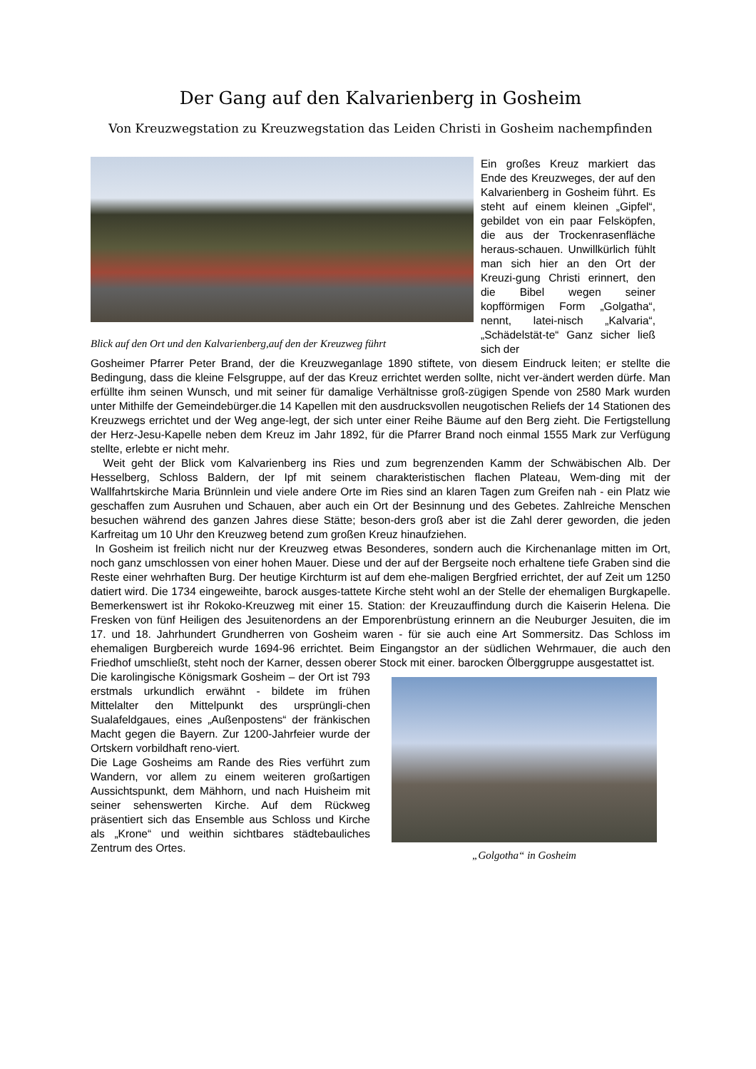Der Gang auf den Kalvarienberg in Gosheim
Von Kreuzwegstation zu Kreuzwegstation das Leiden Christi in Gosheim nachempfinden
Blick auf den Ort und den Kalvarienberg,auf den der Kreuzweg führt
Ein großes Kreuz markiert das Ende des Kreuzweges, der auf den Kalvarienberg in Gosheim führt. Es steht auf einem kleinen „Gipfel“, gebildet von ein paar Felsköpfen, die aus der Trockenrasenfläche heraus-schauen. Unwillkürlich fühlt man sich hier an den Ort der Kreuzi-gung Christi erinnert, den die Bibel wegen seiner kopfförmigen Form „Golgatha“, nennt, latei-nisch „Kalvaria“, „Schädelstät-te“ Ganz sicher ließ sich der
Gosheimer Pfarrer Peter Brand, der die Kreuzweganlage 1890 stiftete, von diesem Eindruck leiten; er stellte die Bedingung, dass die kleine Felsgruppe, auf der das Kreuz errichtet werden sollte, nicht ver-ändert werden dürfe. Man erfüllte ihm seinen Wunsch, und mit seiner für damalige Verhältnisse groß-zügigen Spende von 2580 Mark wurden unter Mithilfe der Gemeindebürger.die 14 Kapellen mit den ausdrucksvollen neugotischen Reliefs der 14 Stationen des Kreuzwegs errichtet und der Weg ange-legt, der sich unter einer Reihe Bäume auf den Berg zieht. Die Fertigstellung der Herz-Jesu-Kapelle neben dem Kreuz im Jahr 1892, für die Pfarrer Brand noch einmal 1555 Mark zur Verfügung stellte, erlebte er nicht mehr.
Weit geht der Blick vom Kalvarienberg ins Ries und zum begrenzenden Kamm der Schwäbischen Alb. Der Hesselberg, Schloss Baldern, der Ipf mit seinem charakteristischen flachen Plateau, Wem-ding mit der Wallfahrtskirche Maria Brünnlein und viele andere Orte im Ries sind an klaren Tagen zum Greifen nah - ein Platz wie geschaffen zum Ausruhen und Schauen, aber auch ein Ort der Besinnung und des Gebetes. Zahlreiche Menschen besuchen während des ganzen Jahres diese Stätte; beson-ders groß aber ist die Zahl derer geworden, die jeden Karfreitag um 10 Uhr den Kreuzweg betend zum großen Kreuz hinaufziehen.
In Gosheim ist freilich nicht nur der Kreuzweg etwas Besonderes, sondern auch die Kirchenanlage mitten im Ort, noch ganz umschlossen von einer hohen Mauer. Diese und der auf der Bergseite noch erhaltene tiefe Graben sind die Reste einer wehrhaften Burg. Der heutige Kirchturm ist auf dem ehe-maligen Bergfried errichtet, der auf Zeit um 1250 datiert wird. Die 1734 eingeweihte, barock ausges-tattete Kirche steht wohl an der Stelle der ehemaligen Burgkapelle. Bemerkenswert ist ihr Rokoko-Kreuzweg mit einer 15. Station: der Kreuzauffindung durch die Kaiserin Helena. Die Fresken von fünf Heiligen des Jesuitenordens an der Emporenbrüstung erinnern an die Neuburger Jesuiten, die im 17. und 18. Jahrhundert Grundherren von Gosheim waren - für sie auch eine Art Sommersitz. Das Schloss im ehemaligen Burgbereich wurde 1694-96 errichtet. Beim Eingangstor an der südlichen Wehrmauer, die auch den Friedhof umschließt, steht noch der Karner, dessen oberer Stock mit einer. barocken Ölberggruppe ausgestattet ist.
Die karolingische Königsmark Gosheim – der Ort ist 793 erstmals urkundlich erwähnt - bildete im frühen Mittelalter den Mittelpunkt des ursprüngli-chen Sualafeldgaues, eines „Außenpostens“ der fränkischen Macht gegen die Bayern. Zur 1200-Jahrfeier wurde der Ortskern vorbildhaft reno-viert.
Die Lage Gosheims am Rande des Ries verführt zum Wandern, vor allem zu einem weiteren großartigen Aussichtspunkt, dem Mähhorn, und nach Huisheim mit seiner sehenswerten Kirche. Auf dem Rückweg präsentiert sich das Ensemble aus Schloss und Kirche als „Krone“ und weithin sichtbares städtebauliches Zentrum des Ortes.
„Golgotha“ in Gosheim